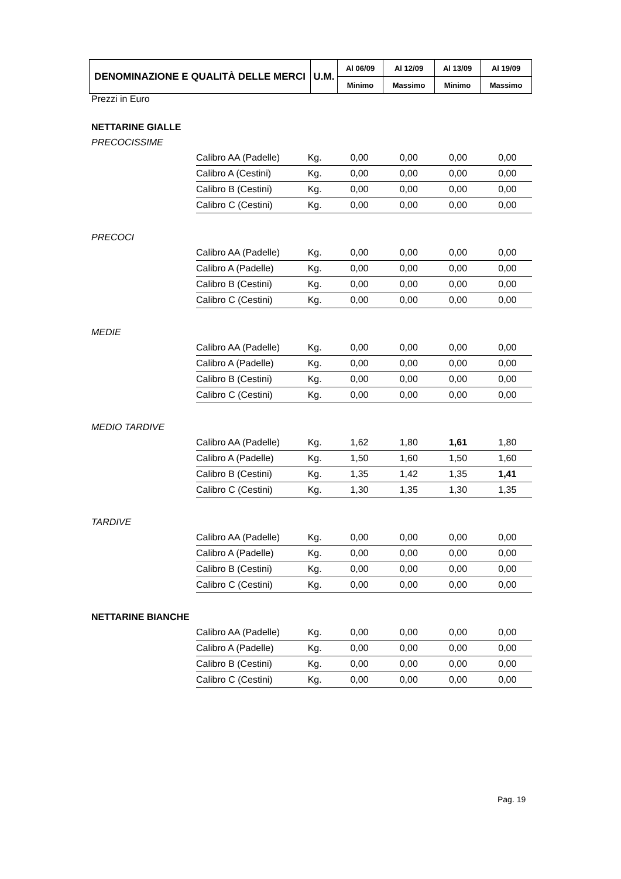| DENOMINAZIONE E QUALITÀ DELLE MERCI | U.M. | Al 06/09 | Al 12/09 | Al 13/09 | Al 19/09 |
| --- | --- | --- | --- | --- | --- |
| | | Minimo | Massimo | Minimo | Massimo |
Prezzi in Euro
NETTARINE GIALLE
PRECOCISSIME
| Calibro AA (Padelle) | Kg. | 0,00 | 0,00 | 0,00 | 0,00 |
| Calibro A (Cestini) | Kg. | 0,00 | 0,00 | 0,00 | 0,00 |
| Calibro B (Cestini) | Kg. | 0,00 | 0,00 | 0,00 | 0,00 |
| Calibro C (Cestini) | Kg. | 0,00 | 0,00 | 0,00 | 0,00 |
PRECOCI
| Calibro AA (Padelle) | Kg. | 0,00 | 0,00 | 0,00 | 0,00 |
| Calibro A (Padelle) | Kg. | 0,00 | 0,00 | 0,00 | 0,00 |
| Calibro B (Cestini) | Kg. | 0,00 | 0,00 | 0,00 | 0,00 |
| Calibro C (Cestini) | Kg. | 0,00 | 0,00 | 0,00 | 0,00 |
MEDIE
| Calibro AA (Padelle) | Kg. | 0,00 | 0,00 | 0,00 | 0,00 |
| Calibro A (Padelle) | Kg. | 0,00 | 0,00 | 0,00 | 0,00 |
| Calibro B (Cestini) | Kg. | 0,00 | 0,00 | 0,00 | 0,00 |
| Calibro C (Cestini) | Kg. | 0,00 | 0,00 | 0,00 | 0,00 |
MEDIO TARDIVE
| Calibro AA (Padelle) | Kg. | 1,62 | 1,80 | 1,61 | 1,80 |
| Calibro A (Padelle) | Kg. | 1,50 | 1,60 | 1,50 | 1,60 |
| Calibro B (Cestini) | Kg. | 1,35 | 1,42 | 1,35 | 1,41 |
| Calibro C (Cestini) | Kg. | 1,30 | 1,35 | 1,30 | 1,35 |
TARDIVE
| Calibro AA (Padelle) | Kg. | 0,00 | 0,00 | 0,00 | 0,00 |
| Calibro A (Padelle) | Kg. | 0,00 | 0,00 | 0,00 | 0,00 |
| Calibro B (Cestini) | Kg. | 0,00 | 0,00 | 0,00 | 0,00 |
| Calibro C (Cestini) | Kg. | 0,00 | 0,00 | 0,00 | 0,00 |
NETTARINE BIANCHE
| Calibro AA (Padelle) | Kg. | 0,00 | 0,00 | 0,00 | 0,00 |
| Calibro A (Padelle) | Kg. | 0,00 | 0,00 | 0,00 | 0,00 |
| Calibro B (Cestini) | Kg. | 0,00 | 0,00 | 0,00 | 0,00 |
| Calibro C (Cestini) | Kg. | 0,00 | 0,00 | 0,00 | 0,00 |
Pag. 19